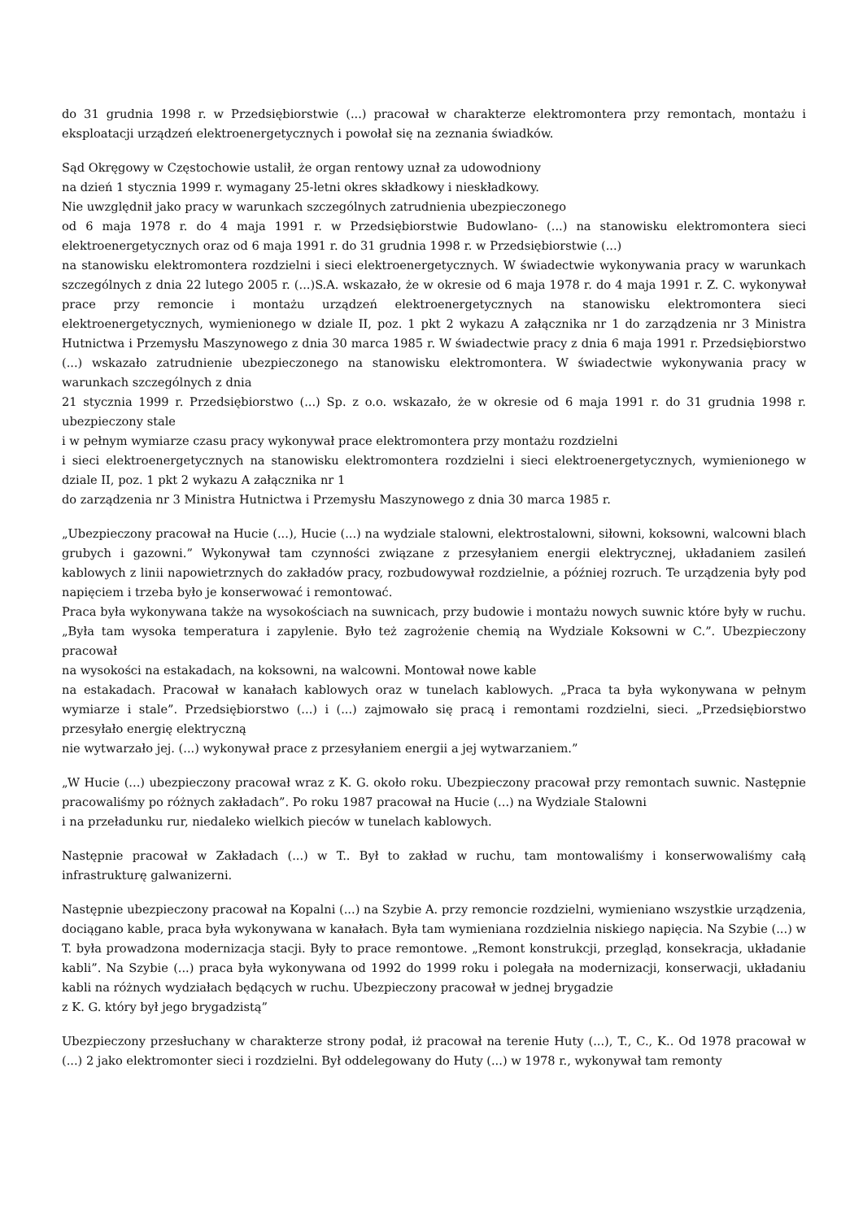do 31 grudnia 1998 r. w Przedsiębiorstwie (...) pracował w charakterze elektromontera przy remontach, montażu i eksploatacji urządzeń elektroenergetycznych i powołał się na zeznania świadków.
Sąd Okręgowy w Częstochowie ustalił, że organ rentowy uznał za udowodniony
na dzień 1 stycznia 1999 r. wymagany 25-letni okres składkowy i nieskładkowy.
Nie uwzględnił jako pracy w warunkach szczególnych zatrudnienia ubezpieczonego
od 6 maja 1978 r. do 4 maja 1991 r. w Przedsiębiorstwie Budowlano- (...) na stanowisku elektromontera sieci elektroenergetycznych oraz od 6 maja 1991 r. do 31 grudnia 1998 r. w Przedsiębiorstwie (...)
na stanowisku elektromontera rozdzielni i sieci elektroenergetycznych. W świadectwie wykonywania pracy w warunkach szczególnych z dnia 22 lutego 2005 r. (...)S.A. wskazało, że w okresie od 6 maja 1978 r. do 4 maja 1991 r. Z. C. wykonywał prace przy remoncie i montażu urządzeń elektroenergetycznych na stanowisku elektromontera sieci elektroenergetycznych, wymienionego w dziale II, poz. 1 pkt 2 wykazu A załącznika nr 1 do zarządzenia nr 3 Ministra Hutnictwa i Przemysłu Maszynowego z dnia 30 marca 1985 r. W świadectwie pracy z dnia 6 maja 1991 r. Przedsiębiorstwo (...) wskazało zatrudnienie ubezpieczonego na stanowisku elektromontera. W świadectwie wykonywania pracy w warunkach szczególnych z dnia
21 stycznia 1999 r. Przedsiębiorstwo (...) Sp. z o.o. wskazało, że w okresie od 6 maja 1991 r. do 31 grudnia 1998 r. ubezpieczony stale
i w pełnym wymiarze czasu pracy wykonywał prace elektromontera przy montażu rozdzielni
i sieci elektroenergetycznych na stanowisku elektromontera rozdzielni i sieci elektroenergetycznych, wymienionego w dziale II, poz. 1 pkt 2 wykazu A załącznika nr 1
do zarządzenia nr 3 Ministra Hutnictwa i Przemysłu Maszynowego z dnia 30 marca 1985 r.
„Ubezpieczony pracował na Hucie (...), Hucie (...) na wydziale stalowni, elektrostalowni, siłowni, koksowni, walcowni blach grubych i gazowni.” Wykonywał tam czynności związane z przesyłaniem energii elektrycznej, układaniem zasileń kablowych z linii napowietrznych do zakładów pracy, rozbudowywał rozdzielnie, a później rozruch. Te urządzenia były pod napięciem i trzeba było je konserwować i remontować.
Praca była wykonywana także na wysokościach na suwnicach, przy budowie i montażu nowych suwnic które były w ruchu. „Była tam wysoka temperatura i zapylenie. Było też zagrożenie chemią na Wydziale Koksowni w C.”. Ubezpieczony pracował
na wysokości na estakadach, na koksowni, na walcowni. Montował nowe kable
na estakadach. Pracował w kanałach kablowych oraz w tunelach kablowych. „Praca ta była wykonywana w pełnym wymiarze i stale”. Przedsiębiorstwo (...) i (...) zajmowało się pracą i remontami rozdzielni, sieci. „Przedsiębiorstwo przesyłało energię elektryczną
nie wytwarzało jej. (...) wykonywał prace z przesyłaniem energii a jej wytwarzaniem.”
„W Hucie (...) ubezpieczony pracował wraz z K. G. około roku. Ubezpieczony pracował przy remontach suwnic. Następnie pracowaliśmy po różnych zakładach”. Po roku 1987 pracował na Hucie (...) na Wydziale Stalowni
i na przeładunku rur, niedaleko wielkich pieców w tunelach kablowych.
Następnie pracował w Zakładach (...) w T.. Był to zakład w ruchu, tam montowaliśmy i konserwowaliśmy całą infrastrukturę galwanizerni.
Następnie ubezpieczony pracował na Kopalni (...) na Szybie A. przy remoncie rozdzielni, wymieniano wszystkie urządzenia, dociągano kable, praca była wykonywana w kanałach. Była tam wymieniana rozdzielnia niskiego napięcia. Na Szybie (...) w T. była prowadzona modernizacja stacji. Były to prace remontowe. „Remont konstrukcji, przegląd, konsekracja, układanie kabli”. Na Szybie (...) praca była wykonywana od 1992 do 1999 roku i polegała na modernizacji, konserwacji, układaniu kabli na różnych wydziałach będących w ruchu. Ubezpieczony pracował w jednej brygadzie
z K. G. który był jego brygadzistą”
Ubezpieczony przesłuchany w charakterze strony podał, iż pracował na terenie Huty (...), T., C., K.. Od 1978 pracował w (...) 2 jako elektromonter sieci i rozdzielni. Był oddelegowany do Huty (...) w 1978 r., wykonywał tam remonty